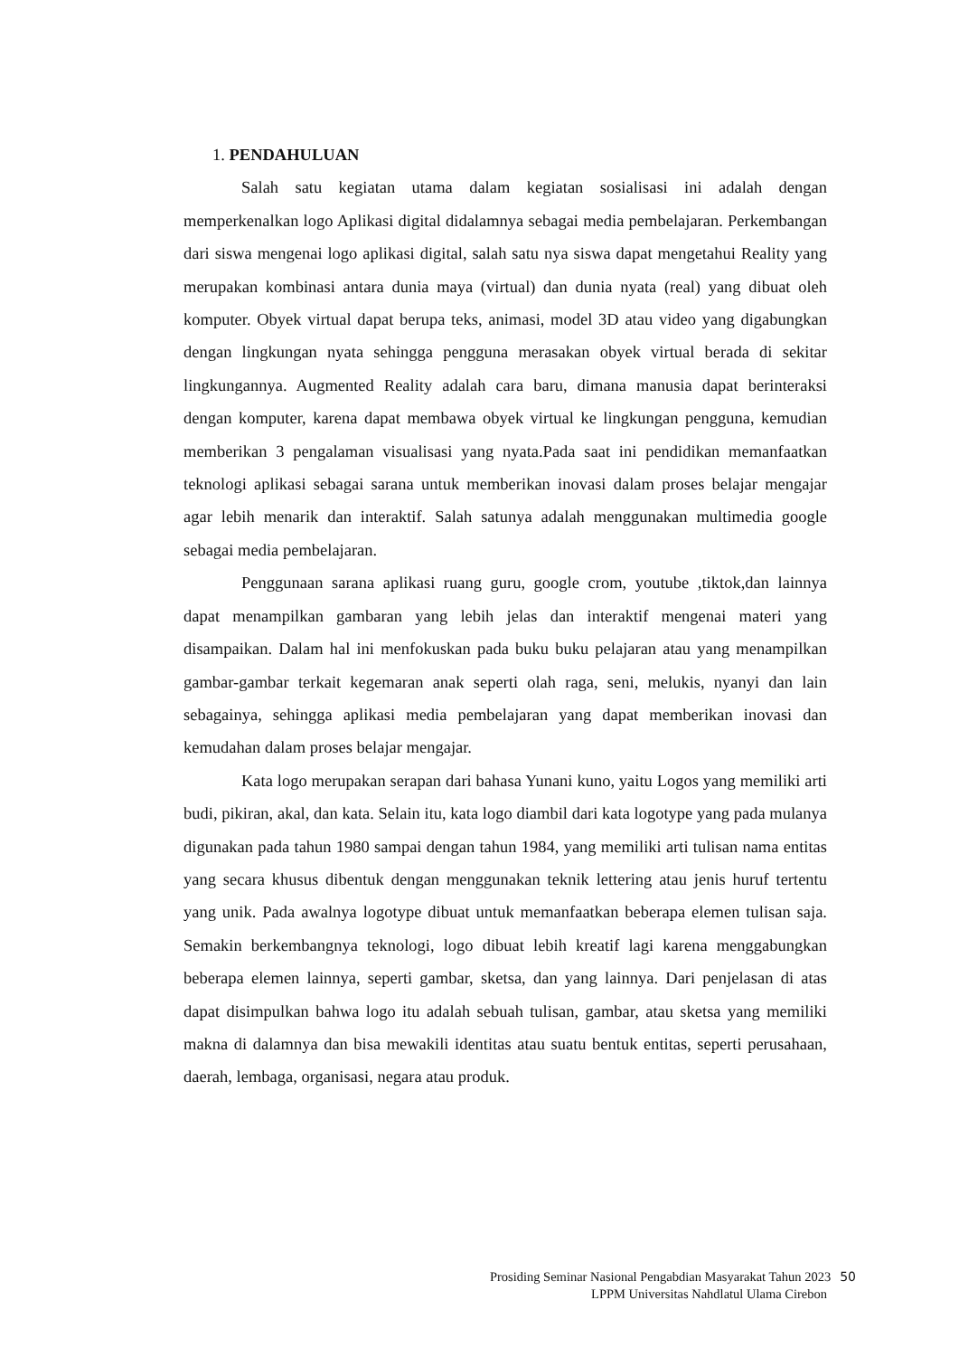1. PENDAHULUAN
Salah satu kegiatan utama dalam kegiatan sosialisasi ini adalah dengan memperkenalkan logo Aplikasi digital didalamnya sebagai media pembelajaran. Perkembangan dari siswa mengenai logo aplikasi digital, salah satu nya siswa dapat mengetahui Reality yang merupakan kombinasi antara dunia maya (virtual) dan dunia nyata (real) yang dibuat oleh komputer. Obyek virtual dapat berupa teks, animasi, model 3D atau video yang digabungkan dengan lingkungan nyata sehingga pengguna merasakan obyek virtual berada di sekitar lingkungannya. Augmented Reality adalah cara baru, dimana manusia dapat berinteraksi dengan komputer, karena dapat membawa obyek virtual ke lingkungan pengguna, kemudian memberikan 3 pengalaman visualisasi yang nyata.Pada saat ini pendidikan memanfaatkan teknologi aplikasi sebagai sarana untuk memberikan inovasi dalam proses belajar mengajar agar lebih menarik dan interaktif. Salah satunya adalah menggunakan multimedia google sebagai media pembelajaran.
Penggunaan sarana aplikasi ruang guru, google crom, youtube ,tiktok,dan lainnya dapat menampilkan gambaran yang lebih jelas dan interaktif mengenai materi yang disampaikan. Dalam hal ini menfokuskan pada buku buku pelajaran atau yang menampilkan gambar-gambar terkait kegemaran anak seperti olah raga, seni, melukis, nyanyi dan lain sebagainya, sehingga aplikasi media pembelajaran yang dapat memberikan inovasi dan kemudahan dalam proses belajar mengajar.
Kata logo merupakan serapan dari bahasa Yunani kuno, yaitu Logos yang memiliki arti budi, pikiran, akal, dan kata. Selain itu, kata logo diambil dari kata logotype yang pada mulanya digunakan pada tahun 1980 sampai dengan tahun 1984, yang memiliki arti tulisan nama entitas yang secara khusus dibentuk dengan menggunakan teknik lettering atau jenis huruf tertentu yang unik. Pada awalnya logotype dibuat untuk memanfaatkan beberapa elemen tulisan saja. Semakin berkembangnya teknologi, logo dibuat lebih kreatif lagi karena menggabungkan beberapa elemen lainnya, seperti gambar, sketsa, dan yang lainnya. Dari penjelasan di atas dapat disimpulkan bahwa logo itu adalah sebuah tulisan, gambar, atau sketsa yang memiliki makna di dalamnya dan bisa mewakili identitas atau suatu bentuk entitas, seperti perusahaan, daerah, lembaga, organisasi, negara atau produk.
Prosiding Seminar Nasional Pengabdian Masyarakat Tahun 2023 50
LPPM Universitas Nahdlatul Ulama Cirebon